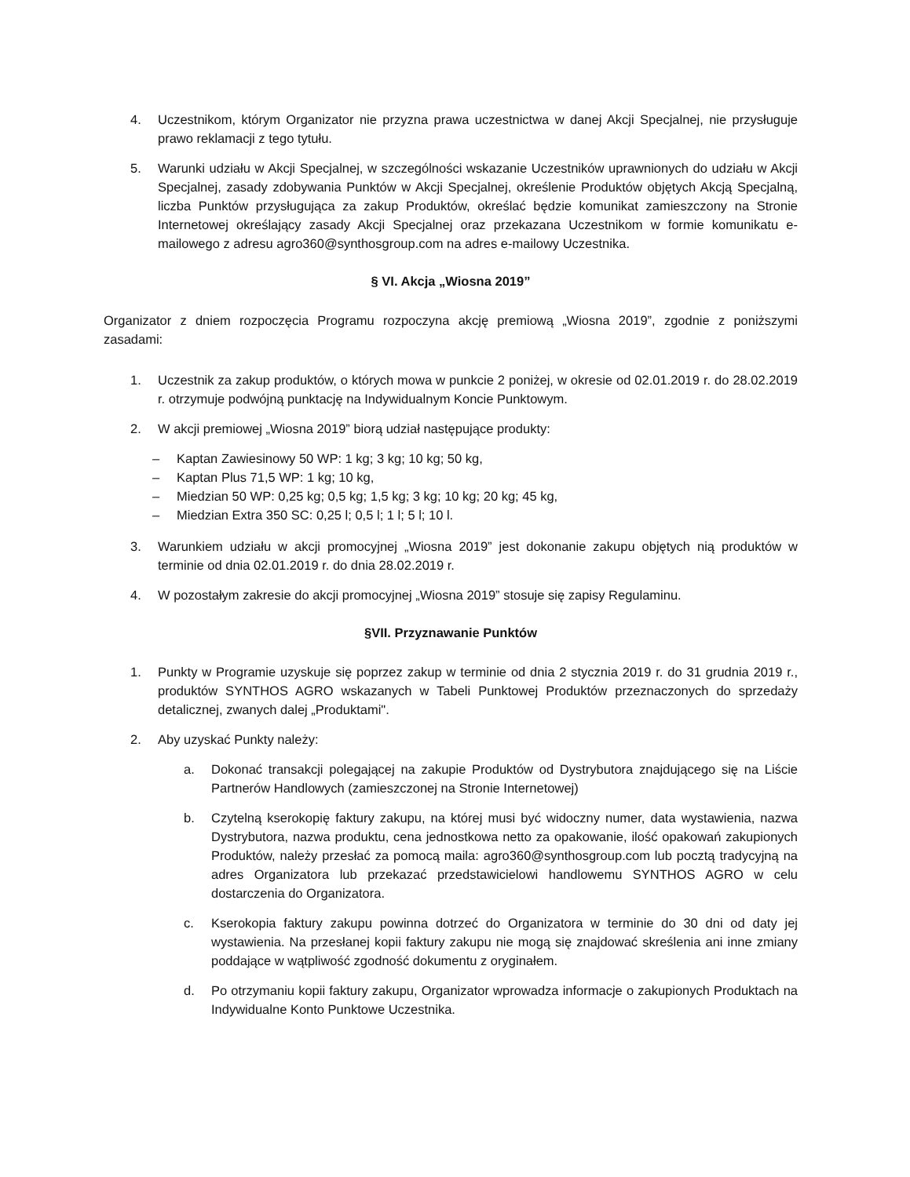4. Uczestnikom, którym Organizator nie przyzna prawa uczestnictwa w danej Akcji Specjalnej, nie przysługuje prawo reklamacji z tego tytułu.
5. Warunki udziału w Akcji Specjalnej, w szczególności wskazanie Uczestników uprawnionych do udziału w Akcji Specjalnej, zasady zdobywania Punktów w Akcji Specjalnej, określenie Produktów objętych Akcją Specjalną, liczba Punktów przysługująca za zakup Produktów, określać będzie komunikat zamieszczony na Stronie Internetowej określający zasady Akcji Specjalnej oraz przekazana Uczestnikom w formie komunikatu e-mailowego z adresu agro360@synthosgroup.com na adres e-mailowy Uczestnika.
§ VI. Akcja „Wiosna 2019”
Organizator z dniem rozpoczęcia Programu rozpoczyna akcję premiową „Wiosna 2019”, zgodnie z poniższymi zasadami:
1. Uczestnik za zakup produktów, o których mowa w punkcie 2 poniżej, w okresie od 02.01.2019 r. do 28.02.2019 r. otrzymuje podwójną punktację na Indywidualnym Koncie Punktowym.
2. W akcji premiowej „Wiosna 2019” biorą udział następujące produkty:
– Kaptan Zawiesinowy 50 WP: 1 kg; 3 kg; 10 kg; 50 kg,
– Kaptan Plus 71,5 WP: 1 kg; 10 kg,
– Miedzian 50 WP: 0,25 kg; 0,5 kg; 1,5 kg; 3 kg; 10 kg; 20 kg; 45 kg,
– Miedzian Extra 350 SC: 0,25 l; 0,5 l; 1 l; 5 l; 10 l.
3. Warunkiem udziału w akcji promocyjnej „Wiosna 2019” jest dokonanie zakupu objętych nią produktów w terminie od dnia 02.01.2019 r. do dnia 28.02.2019 r.
4. W pozostałym zakresie do akcji promocyjnej „Wiosna 2019” stosuje się zapisy Regulaminu.
§VII. Przyznawanie Punktów
1. Punkty w Programie uzyskuje się poprzez zakup w terminie od dnia 2 stycznia 2019 r. do 31 grudnia 2019 r., produktów SYNTHOS AGRO wskazanych w Tabeli Punktowej Produktów przeznaczonych do sprzedaży detalicznej, zwanych dalej „Produktami".
2. Aby uzyskać Punkty należy:
a. Dokonać transakcji polegającej na zakupie Produktów od Dystrybutora znajdującego się na Liście Partnerów Handlowych (zamieszczonej na Stronie Internetowej)
b. Czytelną kserokopię faktury zakupu, na której musi być widoczny numer, data wystawienia, nazwa Dystrybutora, nazwa produktu, cena jednostkowa netto za opakowanie, ilość opakowań zakupionych Produktów, należy przesłać za pomocą maila: agro360@synthosgroup.com lub pocztą tradycyjną na adres Organizatora lub przekazać przedstawicielowi handlowemu SYNTHOS AGRO w celu dostarczenia do Organizatora.
c. Kserokopia faktury zakupu powinna dotrzeć do Organizatora w terminie do 30 dni od daty jej wystawienia. Na przesłanej kopii faktury zakupu nie mogą się znajdować skreślenia ani inne zmiany poddające w wątpliwość zgodność dokumentu z oryginałem.
d. Po otrzymaniu kopii faktury zakupu, Organizator wprowadza informacje o zakupionych Produktach na Indywidualne Konto Punktowe Uczestnika.